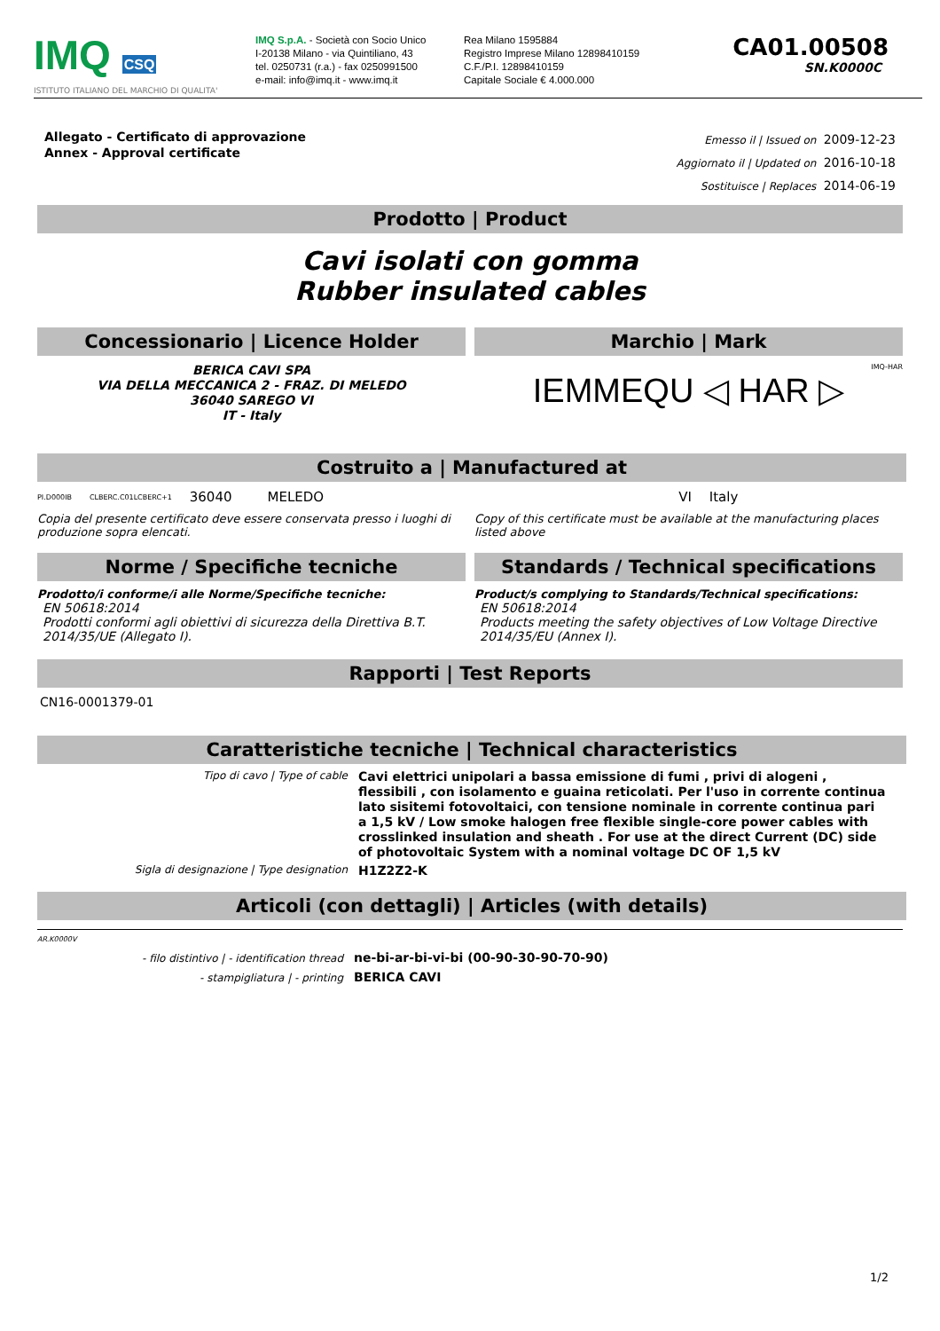IMQ CSQ
ISTITUTO ITALIANO DEL MARCHIO DI QUALITA'
IMQ S.p.A. - Società con Socio Unico
I-20138 Milano - via Quintiliano, 43
tel. 0250731 (r.a.) - fax 0250991500
e-mail: info@imq.it - www.imq.it
Rea Milano 1595884
Registro Imprese Milano 12898410159
C.F./P.I. 12898410159
Capitale Sociale € 4.000.000
CA01.00508
SN.K0000C
Allegato - Certificato di approvazione
Annex - Approval certificate
Emesso il | Issued on 2009-12-23
Aggiornato il | Updated on 2016-10-18
Sostituisce | Replaces 2014-06-19
Prodotto | Product
Cavi isolati con gomma
Rubber insulated cables
Concessionario | Licence Holder
Marchio | Mark
BERICA CAVI SPA
VIA DELLA MECCANICA 2 - FRAZ. DI MELEDO
36040 SAREGO VI
IT - Italy
IMQ-HAR
IEMMEQU ◁ HAR ▷
Costruito a | Manufactured at
PI.D000IB CLBERC.C01LCBERC+1 36040 MELEDO VI Italy
Copia del presente certificato deve essere conservata presso i luoghi di produzione sopra elencati.
Copy of this certificate must be available at the manufacturing places listed above
Norme / Specifiche tecniche Standards / Technical specifications
Prodotto/i conforme/i alle Norme/Specifiche tecniche:
EN 50618:2014
Prodotti conformi agli obiettivi di sicurezza della Direttiva B.T. 2014/35/UE (Allegato I).
Product/s complying to Standards/Technical specifications:
EN 50618:2014
Products meeting the safety objectives of Low Voltage Directive 2014/35/EU (Annex I).
Rapporti | Test Reports
CN16-0001379-01
Caratteristiche tecniche | Technical characteristics
Tipo di cavo | Type of cable
Cavi elettrici unipolari a bassa emissione di fumi , privi di alogeni , flessibili , con isolamento e guaina reticolati. Per l'uso in corrente continua lato sisitemi fotovoltaici, con tensione nominale in corrente continua pari a 1,5 kV / Low smoke halogen free flexible single-core power cables with crosslinked insulation and sheath . For use at the direct Current (DC) side of photovoltaic System with a nominal voltage DC OF 1,5 kV
Sigla di designazione | Type designation
H1Z2Z2-K
Articoli (con dettagli) | Articles (with details)
AR.K0000V
- filo distintivo | - identification thread
ne-bi-ar-bi-vi-bi (00-90-30-90-70-90)
- stampigliatura | - printing
BERICA CAVI
1/2